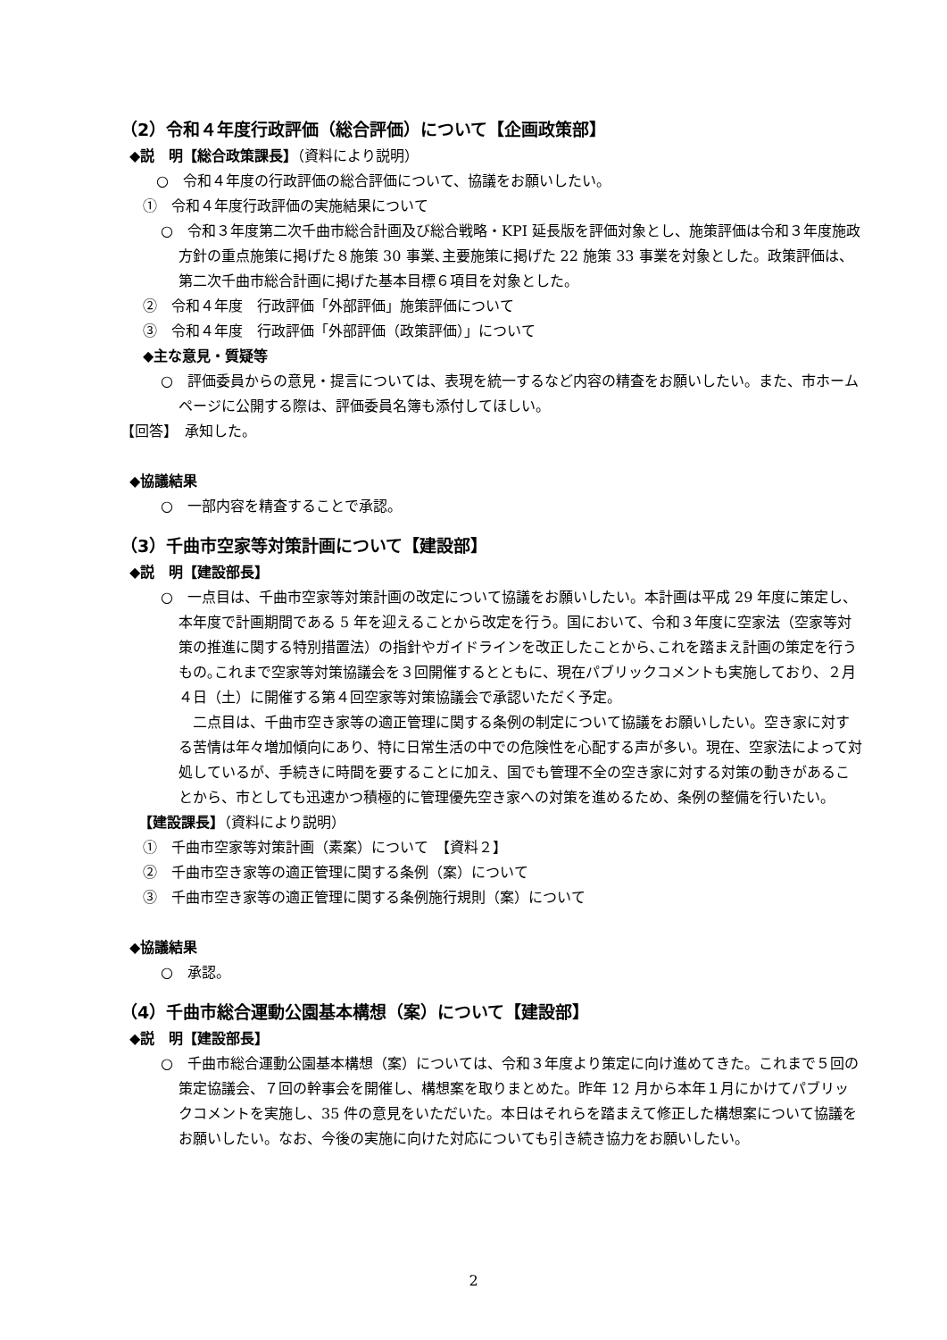（2）令和４年度行政評価（総合評価）について【企画政策部】
◆説　明【総合政策課長】（資料により説明）
○　令和４年度の行政評価の総合評価について、協議をお願いしたい。
①　令和４年度行政評価の実施結果について
○　令和３年度第二次千曲市総合計画及び総合戦略・KPI 延長版を評価対象とし、施策評価は令和３年度施政方針の重点施策に掲げた８施策 30 事業､主要施策に掲げた 22 施策 33 事業を対象とした。政策評価は、第二次千曲市総合計画に掲げた基本目標６項目を対象とした。
②　令和４年度　行政評価「外部評価」施策評価について
③　令和４年度　行政評価「外部評価（政策評価）」について
◆主な意見・質疑等
○　評価委員からの意見・提言については、表現を統一するなど内容の精査をお願いしたい。また、市ホームページに公開する際は、評価委員名簿も添付してほしい。
【回答】　承知した。
◆協議結果
○　一部内容を精査することで承認。
（3）千曲市空家等対策計画について【建設部】
◆説　明【建設部長】
○　一点目は、千曲市空家等対策計画の改定について協議をお願いしたい。本計画は平成 29 年度に策定し、本年度で計画期間である 5 年を迎えることから改定を行う。国において、令和３年度に空家法（空家等対策の推進に関する特別措置法）の指針やガイドラインを改正したことから､これを踏まえ計画の策定を行うもの｡これまで空家等対策協議会を３回開催するとともに、現在パブリックコメントも実施しており、２月４日（土）に開催する第４回空家等対策協議会で承認いただく予定。
　二点目は、千曲市空き家等の適正管理に関する条例の制定について協議をお願いしたい。空き家に対する苦情は年々増加傾向にあり、特に日常生活の中での危険性を心配する声が多い。現在、空家法によって対処しているが、手続きに時間を要することに加え、国でも管理不全の空き家に対する対策の動きがあることから、市としても迅速かつ積極的に管理優先空き家への対策を進めるため、条例の整備を行いたい。
【建設課長】（資料により説明）
①　千曲市空家等対策計画（素案）について　【資料２】
②　千曲市空き家等の適正管理に関する条例（案）について
③　千曲市空き家等の適正管理に関する条例施行規則（案）について
◆協議結果
○　承認。
（4）千曲市総合運動公園基本構想（案）について【建設部】
◆説　明【建設部長】
○　千曲市総合運動公園基本構想（案）については、令和３年度より策定に向け進めてきた。これまで５回の策定協議会、７回の幹事会を開催し、構想案を取りまとめた。昨年 12 月から本年１月にかけてパブリックコメントを実施し、35 件の意見をいただいた。本日はそれらを踏まえて修正した構想案について協議をお願いしたい。なお、今後の実施に向けた対応についても引き続き協力をお願いしたい。
2